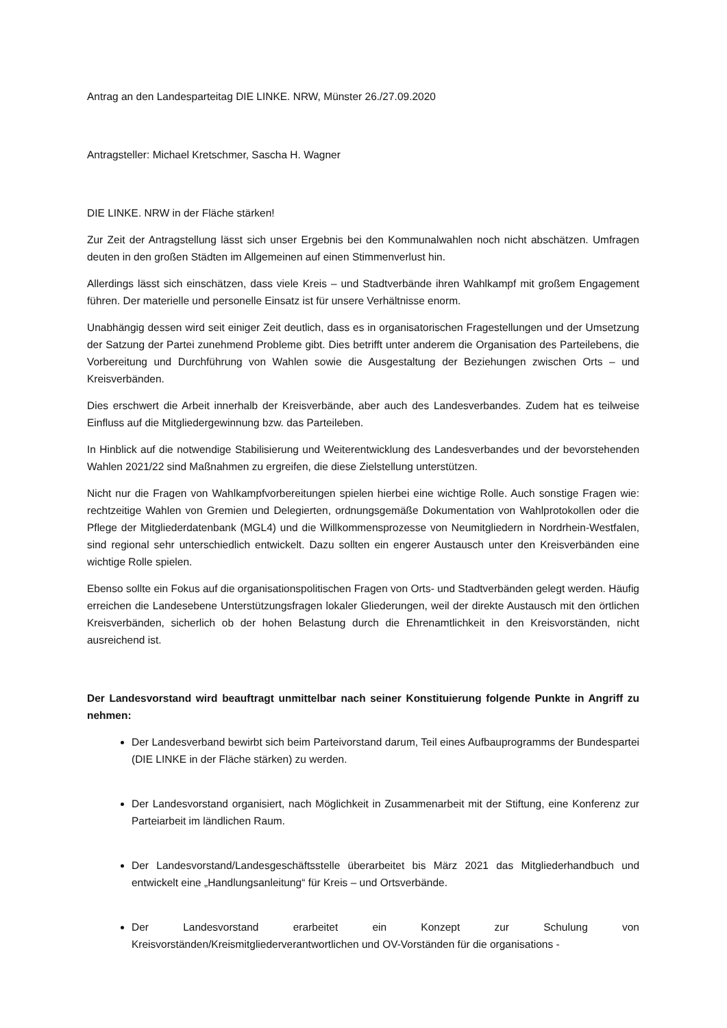Antrag an den Landesparteitag DIE LINKE. NRW, Münster 26./27.09.2020
Antragsteller: Michael Kretschmer, Sascha H. Wagner
DIE LINKE. NRW in der Fläche stärken!
Zur Zeit der Antragstellung lässt sich unser Ergebnis bei den Kommunalwahlen noch nicht abschätzen. Umfragen deuten in den großen Städten im Allgemeinen auf einen Stimmenverlust hin.
Allerdings lässt sich einschätzen, dass viele Kreis – und Stadtverbände ihren Wahlkampf mit großem Engagement führen. Der materielle und personelle Einsatz ist für unsere Verhältnisse enorm.
Unabhängig dessen wird seit einiger Zeit deutlich, dass es in organisatorischen Fragestellungen und der Umsetzung der Satzung der Partei zunehmend Probleme gibt. Dies betrifft unter anderem die Organisation des Parteilebens, die Vorbereitung und Durchführung von Wahlen sowie die Ausgestaltung der Beziehungen zwischen Orts – und Kreisverbänden.
Dies erschwert die Arbeit innerhalb der Kreisverbände, aber auch des Landesverbandes. Zudem hat es teilweise Einfluss auf die Mitgliedergewinnung bzw. das Parteileben.
In Hinblick auf die notwendige Stabilisierung und Weiterentwicklung des Landesverbandes und der bevorstehenden Wahlen 2021/22 sind Maßnahmen zu ergreifen, die diese Zielstellung unterstützen.
Nicht nur die Fragen von Wahlkampfvorbereitungen spielen hierbei eine wichtige Rolle. Auch sonstige Fragen wie: rechtzeitige Wahlen von Gremien und Delegierten, ordnungsgemäße Dokumentation von Wahlprotokollen oder die Pflege der Mitgliederdatenbank (MGL4) und die Willkommensprozesse von Neumitgliedern in Nordrhein-Westfalen, sind regional sehr unterschiedlich entwickelt. Dazu sollten ein engerer Austausch unter den Kreisverbänden eine wichtige Rolle spielen.
Ebenso sollte ein Fokus auf die organisationspolitischen Fragen von Orts- und Stadtverbänden gelegt werden. Häufig erreichen die Landesebene Unterstützungsfragen lokaler Gliederungen, weil der direkte Austausch mit den örtlichen Kreisverbänden, sicherlich ob der hohen Belastung durch die Ehrenamtlichkeit in den Kreisvorständen, nicht ausreichend ist.
Der Landesvorstand wird beauftragt unmittelbar nach seiner Konstituierung folgende Punkte in Angriff zu nehmen:
Der Landesverband bewirbt sich beim Parteivorstand darum, Teil eines Aufbauprogramms der Bundespartei (DIE LINKE in der Fläche stärken) zu werden.
Der Landesvorstand organisiert, nach Möglichkeit in Zusammenarbeit mit der Stiftung, eine Konferenz zur Parteiarbeit im ländlichen Raum.
Der Landesvorstand/Landesgeschäftsstelle überarbeitet bis März 2021 das Mitgliederhandbuch und entwickelt eine „Handlungsanleitung“ für Kreis – und Ortsverbände.
Der Landesvorstand erarbeitet ein Konzept zur Schulung von Kreisvorständen/Kreismitgliederverantwortlichen und OV-Vorständen für die organisations -